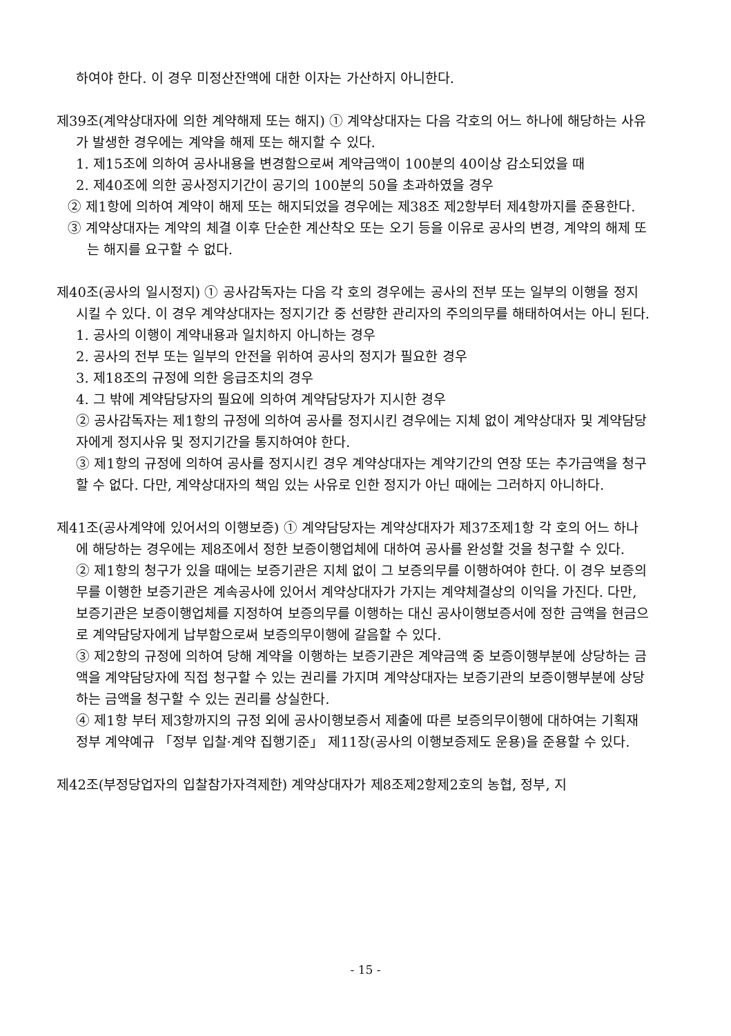하여야 한다. 이 경우 미정산잔액에 대한 이자는 가산하지 아니한다.
제39조(계약상대자에 의한 계약해제 또는 해지) ① 계약상대자는 다음 각호의 어느 하나에 해당하는 사유가 발생한 경우에는 계약을 해제 또는 해지할 수 있다.
1. 제15조에 의하여 공사내용을 변경함으로써 계약금액이 100분의 40이상 감소되었을 때
2. 제40조에 의한 공사정지기간이 공기의 100분의 50을 초과하였을 경우
② 제1항에 의하여 계약이 해제 또는 해지되었을 경우에는 제38조 제2항부터 제4항까지를 준용한다.
③ 계약상대자는 계약의 체결 이후 단순한 계산착오 또는 오기 등을 이유로 공사의 변경, 계약의 해제 또는 해지를 요구할 수 없다.
제40조(공사의 일시정지) ① 공사감독자는 다음 각 호의 경우에는 공사의 전부 또는 일부의 이행을 정지시킬 수 있다. 이 경우 계약상대자는 정지기간 중 선량한 관리자의 주의의무를 해태하여서는 아니 된다.
1. 공사의 이행이 계약내용과 일치하지 아니하는 경우
2. 공사의 전부 또는 일부의 안전을 위하여 공사의 정지가 필요한 경우
3. 제18조의 규정에 의한 응급조치의 경우
4. 그 밖에 계약담당자의 필요에 의하여 계약담당자가 지시한 경우
② 공사감독자는 제1항의 규정에 의하여 공사를 정지시킨 경우에는 지체 없이 계약상대자 및 계약담당자에게 정지사유 및 정지기간을 통지하여야 한다.
③ 제1항의 규정에 의하여 공사를 정지시킨 경우 계약상대자는 계약기간의 연장 또는 추가금액을 청구할 수 없다. 다만, 계약상대자의 책임 있는 사유로 인한 정지가 아닌 때에는 그러하지 아니하다.
제41조(공사계약에 있어서의 이행보증) ① 계약담당자는 계약상대자가 제37조제1항 각 호의 어느 하나에 해당하는 경우에는 제8조에서 정한 보증이행업체에 대하여 공사를 완성할 것을 청구할 수 있다.
② 제1항의 청구가 있을 때에는 보증기관은 지체 없이 그 보증의무를 이행하여야 한다. 이 경우 보증의무를 이행한 보증기관은 계속공사에 있어서 계약상대자가 가지는 계약체결상의 이익을 가진다. 다만, 보증기관은 보증이행업체를 지정하여 보증의무를 이행하는 대신 공사이행보증서에 정한 금액을 현금으로 계약담당자에게 납부함으로써 보증의무이행에 갈음할 수 있다.
③ 제2항의 규정에 의하여 당해 계약을 이행하는 보증기관은 계약금액 중 보증이행부분에 상당하는 금액을 계약담당자에 직접 청구할 수 있는 권리를 가지며 계약상대자는 보증기관의 보증이행부분에 상당하는 금액을 청구할 수 있는 권리를 상실한다.
④ 제1항 부터 제3항까지의 규정 외에 공사이행보증서 제출에 따른 보증의무이행에 대하여는 기획재정부 계약예규 「정부 입찰·계약 집행기준」 제11장(공사의 이행보증제도 운용)을 준용할 수 있다.
제42조(부정당업자의 입찰참가자격제한) 계약상대자가 제8조제2항제2호의 농협, 정부, 지
- 15 -